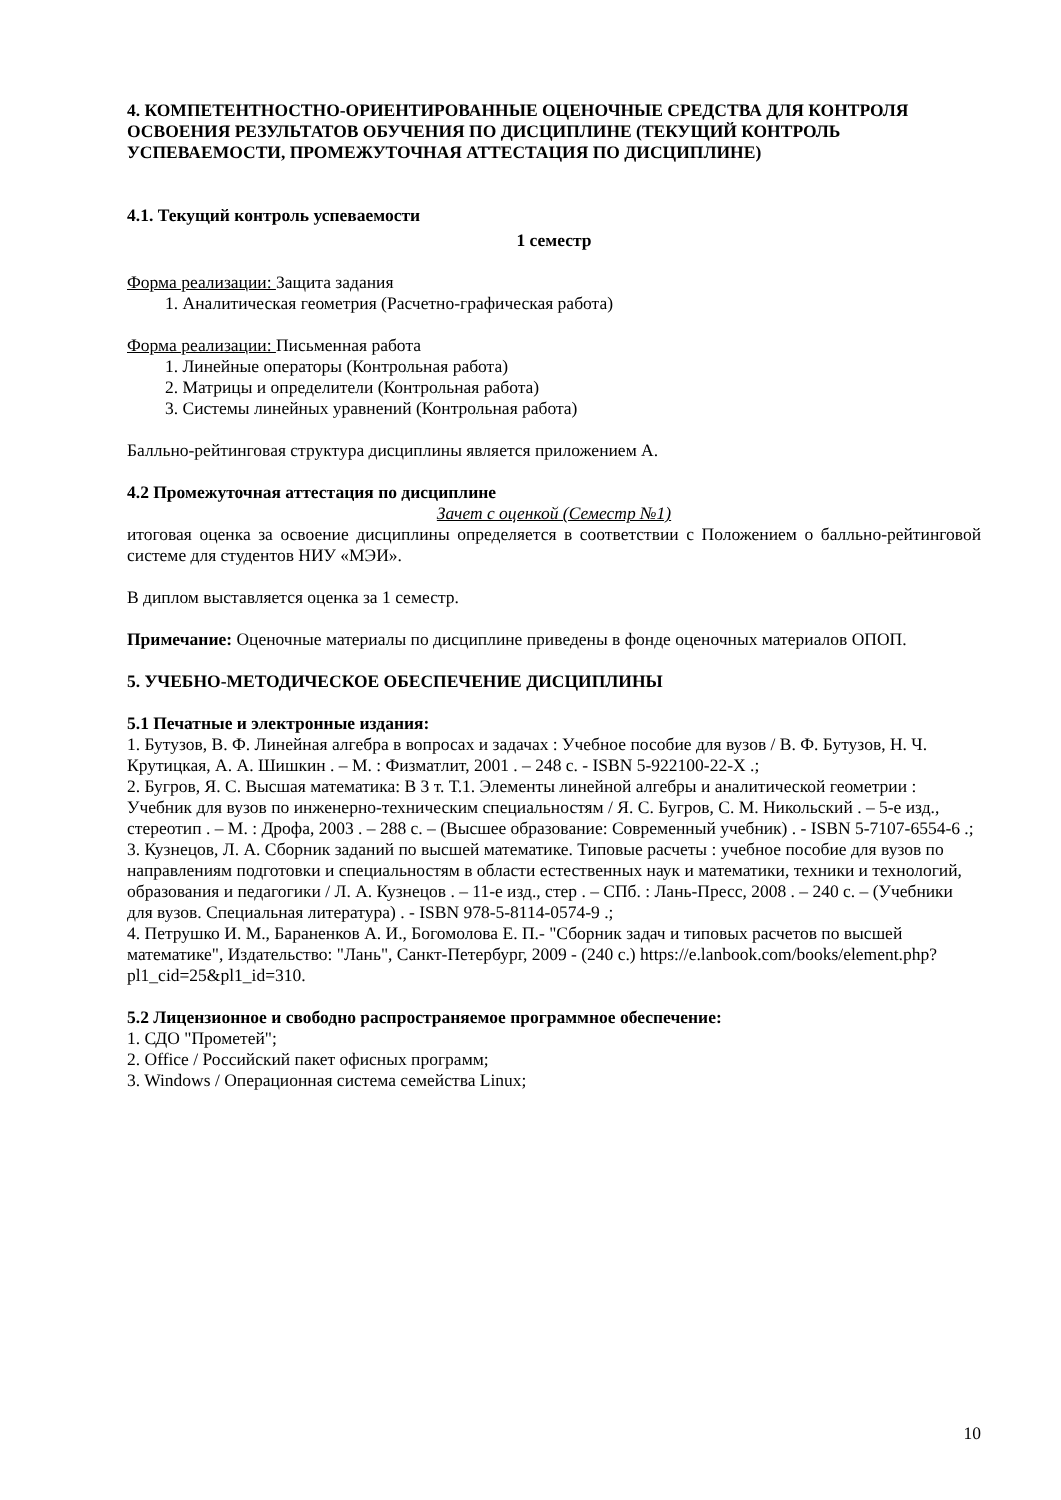4. КОМПЕТЕНТНОСТНО-ОРИЕНТИРОВАННЫЕ ОЦЕНОЧНЫЕ СРЕДСТВА ДЛЯ КОНТРОЛЯ ОСВОЕНИЯ РЕЗУЛЬТАТОВ ОБУЧЕНИЯ ПО ДИСЦИПЛИНЕ (ТЕКУЩИЙ КОНТРОЛЬ УСПЕВАЕМОСТИ, ПРОМЕЖУТОЧНАЯ АТТЕСТАЦИЯ ПО ДИСЦИПЛИНЕ)
4.1. Текущий контроль успеваемости
1 семестр
Форма реализации: Защита задания
1. Аналитическая геометрия (Расчетно-графическая работа)
Форма реализации: Письменная работа
1. Линейные операторы (Контрольная работа)
2. Матрицы и определители (Контрольная работа)
3. Системы линейных уравнений (Контрольная работа)
Балльно-рейтинговая структура дисциплины является приложением А.
4.2 Промежуточная аттестация по дисциплине
Зачет с оценкой (Семестр №1)
итоговая оценка за освоение дисциплины определяется в соответствии с Положением о балльно-рейтинговой системе для студентов НИУ «МЭИ».
В диплом выставляется оценка за 1 семестр.
Примечание: Оценочные материалы по дисциплине приведены в фонде оценочных материалов ОПОП.
5. УЧЕБНО-МЕТОДИЧЕСКОЕ ОБЕСПЕЧЕНИЕ ДИСЦИПЛИНЫ
5.1 Печатные и электронные издания:
1. Бутузов, В. Ф. Линейная алгебра в вопросах и задачах : Учебное пособие для вузов / В. Ф. Бутузов, Н. Ч. Крутицкая, А. А. Шишкин . – М. : Физматлит, 2001 . – 248 с. - ISBN 5-922100-22-X .;
2. Бугров, Я. С. Высшая математика: В 3 т. Т.1. Элементы линейной алгебры и аналитической геометрии : Учебник для вузов по инженерно-техническим специальностям / Я. С. Бугров, С. М. Никольский . – 5-е изд., стереотип . – М. : Дрофа, 2003 . – 288 с. – (Высшее образование: Современный учебник) . - ISBN 5-7107-6554-6 .;
3. Кузнецов, Л. А. Сборник заданий по высшей математике. Типовые расчеты : учебное пособие для вузов по направлениям подготовки и специальностям в области естественных наук и математики, техники и технологий, образования и педагогики / Л. А. Кузнецов . – 11-е изд., стер . – СПб. : Лань-Пресс, 2008 . – 240 с. – (Учебники для вузов. Специальная литература) . - ISBN 978-5-8114-0574-9 .;
4. Петрушко И. М., Бараненков А. И., Богомолова Е. П.- "Сборник задач и типовых расчетов по высшей математике", Издательство: "Лань", Санкт-Петербург, 2009 - (240 с.) https://e.lanbook.com/books/element.php?pl1_cid=25&pl1_id=310.
5.2 Лицензионное и свободно распространяемое программное обеспечение:
1. СДО "Прометей";
2. Office / Российский пакет офисных программ;
3. Windows / Операционная система семейства Linux;
10